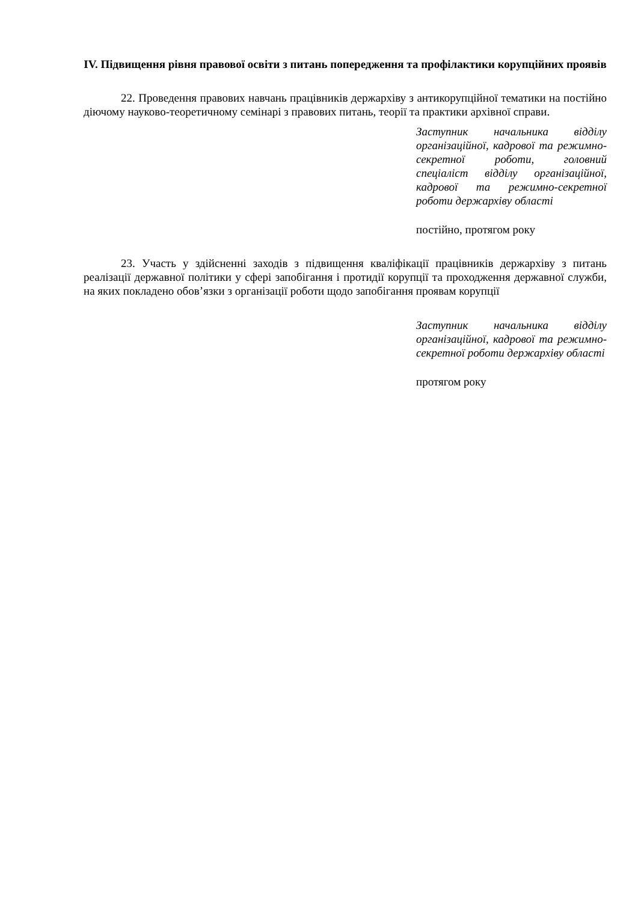IV. Підвищення рівня правової освіти з питань попередження та профілактики корупційних проявів
22. Проведення правових навчань працівників держархіву з антикорупційної тематики на постійно діючому науково-теоретичному семінарі з правових питань, теорії та практики архівної справи.
Заступник начальника відділу організаційної, кадрової та режимно-секретної роботи, головний спеціаліст відділу організаційної, кадрової та режимно-секретної роботи держархіву області
постійно, протягом року
23. Участь у здійсненні заходів з підвищення кваліфікації працівників держархіву з питань реалізації державної політики у сфері запобігання і протидії корупції та проходження державної служби, на яких покладено обов’язки з організації роботи щодо запобігання проявам корупції
Заступник начальника відділу організаційної, кадрової та режимно-секретної роботи держархіву області
протягом року